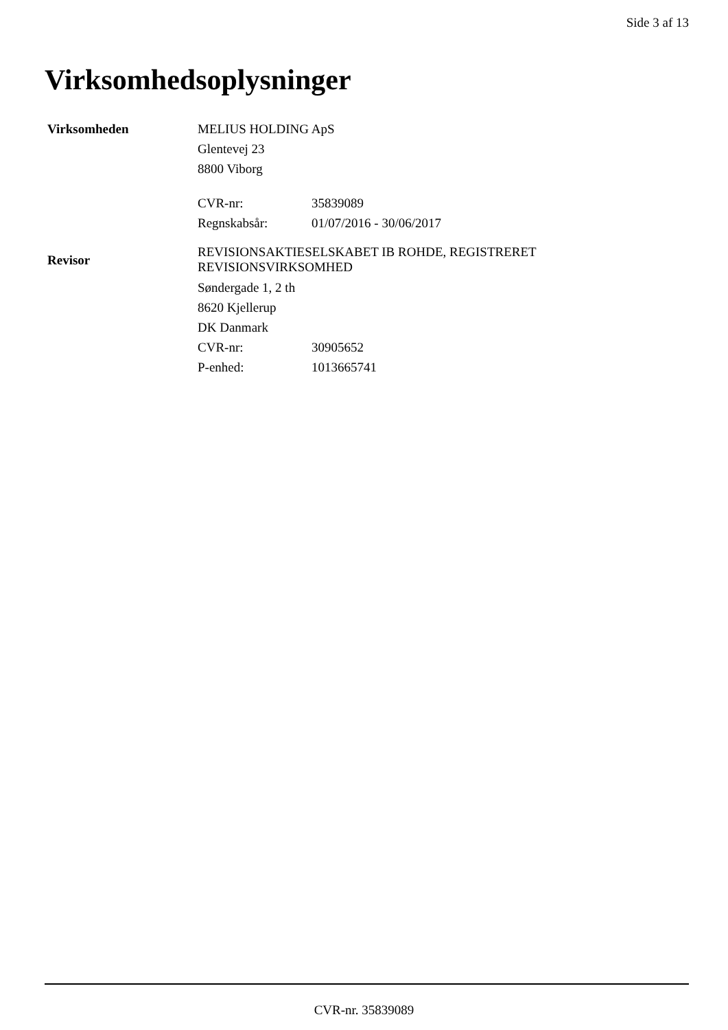Side 3 af 13
Virksomhedsoplysninger
Virksomheden
MELIUS HOLDING ApS
Glentevej 23
8800 Viborg
CVR-nr: 35839089
Regnskabsår: 01/07/2016 - 30/06/2017
Revisor
REVISIONSAKTIESELSKABET IB ROHDE, REGISTRERET REVISIONSVIRKSOMHED
Søndergade 1, 2 th
8620 Kjellerup
DK Danmark
CVR-nr: 30905652
P-enhed: 1013665741
CVR-nr. 35839089